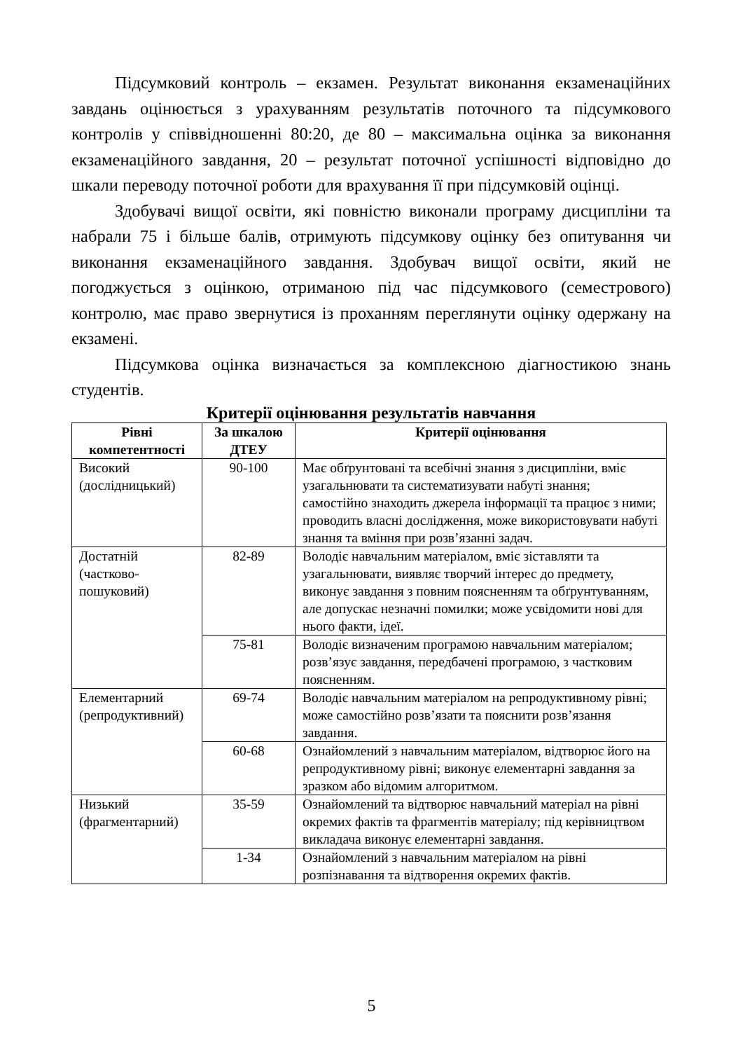Підсумковий контроль – екзамен. Результат виконання екзаменаційних завдань оцінюється з урахуванням результатів поточного та підсумкового контролів у співвідношенні 80:20, де 80 – максимальна оцінка за виконання екзаменаційного завдання, 20 – результат поточної успішності відповідно до шкали переводу поточної роботи для врахування її при підсумковій оцінці.
Здобувачі вищої освіти, які повністю виконали програму дисципліни та набрали 75 і більше балів, отримують підсумкову оцінку без опитування чи виконання екзаменаційного завдання. Здобувач вищої освіти, який не погоджується з оцінкою, отриманою під час підсумкового (семестрового) контролю, має право звернутися із проханням переглянути оцінку одержану на екзамені.
Підсумкова оцінка визначається за комплексною діагностикою знань студентів.
Критерії оцінювання результатів навчання
| Рівні компетентності | За шкалою ДТЕУ | Критерії оцінювання |
| --- | --- | --- |
| Високий (дослідницький) | 90-100 | Має обґрунтовані та всебічні знання з дисципліни, вміє узагальнювати та систематизувати набуті знання; самостійно знаходить джерела інформації та працює з ними; проводить власні дослідження, може використовувати набуті знання та вміння при розв’язанні задач. |
| Достатній (частково-пошуковий) | 82-89 | Володіє навчальним матеріалом, вміє зіставляти та узагальнювати, виявляє творчий інтерес до предмету, виконує завдання з повним поясненням та обґрунтуванням, але допускає незначні помилки; може усвідомити нові для нього факти, ідеї. |
| | 75-81 | Володіє визначеним програмою навчальним матеріалом; розв’язує завдання, передбачені програмою, з частковим поясненням. |
| Елементарний (репродуктивний) | 69-74 | Володіє навчальним матеріалом на репродуктивному рівні; може самостійно розв’язати та пояснити розв’язання завдання. |
| | 60-68 | Ознайомлений з навчальним матеріалом, відтворює його на репродуктивному рівні; виконує елементарні завдання за зразком або відомим алгоритмом. |
| Низький (фрагментарний) | 35-59 | Ознайомлений та відтворює навчальний матеріал на рівні окремих фактів та фрагментів матеріалу; під керівництвом викладача виконує елементарні завдання. |
| | 1-34 | Ознайомлений з навчальним матеріалом на рівні розпізнавання та відтворення окремих фактів. |
5